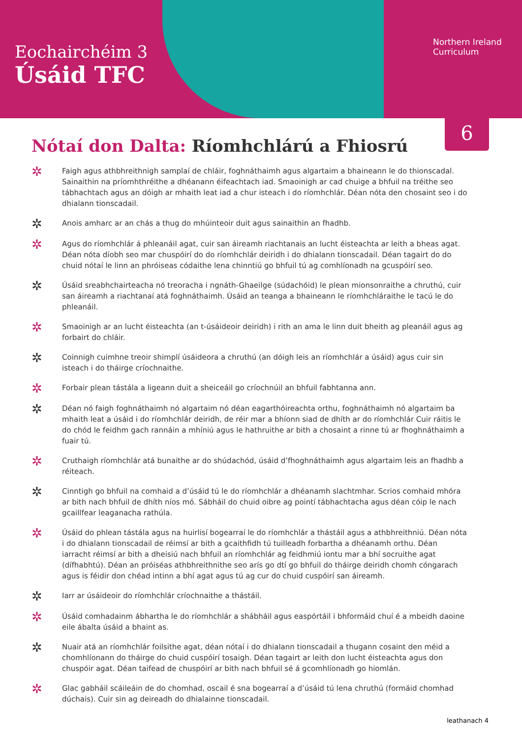Eochairchéim 3
Úsáid TFC
Northern Ireland
Curriculum
6
Nótaí don Dalta: Ríomhchlárú a Fhiosrú
✲
Faigh agus athbhreithnigh samplaí de chláir, foghnáthaimh agus algartaim a bhaineann le do thionscadal. Sainaithin na príomhthréithe a dhéanann éifeachtach iad. Smaoinigh ar cad chuige a bhfuil na tréithe seo tábhachtach agus an dóigh ar mhaith leat iad a chur isteach i do ríomhchlár. Déan nóta den chosaint seo i do dhialann tionscadail.
✲
Anois amharc ar an chás a thug do mhúinteoir duit agus sainaithin an fhadhb.
✲
Agus do ríomhchlár á phleanáil agat, cuir san áireamh riachtanais an lucht éisteachta ar leith a bheas agat. Déan nóta díobh seo mar chuspóirí do do ríomhchlár deiridh i do dhialann tionscadail. Déan tagairt do do chuid nótaí le linn an phróiseas códaithe lena chinntiú go bhfuil tú ag comhlíonadh na gcuspóirí seo.
✲
Úsáid sreabhchairteacha nó treoracha i ngnáth-Ghaeilge (súdachóid) le plean mionsonraithe a chruthú, cuir san áireamh a riachtanaí atá foghnáthaimh. Úsáid an teanga a bhaineann le ríomhchláraithe le tacú le do phleanáil.
✲
Smaoinigh ar an lucht éisteachta (an t-úsáideoir deiridh) i rith an ama le linn duit bheith ag pleanáil agus ag forbairt do chláir.
✲
Coinnigh cuimhne treoir shimplí úsáideora a chruthú (an dóigh leis an ríomhchlár a úsáid) agus cuir sin isteach i do tháirge críochnaithe.
✲
Forbair plean tástála a ligeann duit a sheiceáil go críochnúil an bhfuil fabhtanna ann.
✲
Déan nó faigh foghnáthaimh nó algartaim nó déan eagarthóireachta orthu, foghnáthaimh nó algartaim ba mhaith leat a úsáid i do ríomhchlár deiridh, de réir mar a bhíonn siad de dhíth ar do ríomhchlár Cuir ráitis le do chód le feidhm gach rannáin a mhíniú agus le hathruithe ar bith a chosaint a rinne tú ar fhoghnáthaimh a fuair tú.
✲
Cruthaigh ríomhchlár atá bunaithe ar do shúdachód, úsáid d’fhoghnáthaimh agus algartaim leis an fhadhb a réiteach.
✲
Cinntigh go bhfuil na comhaid a d’úsáid tú le do ríomhchlár a dhéanamh slachtmhar. Scrios comhaid mhóra ar bith nach bhfuil de dhíth níos mó. Sábháil do chuid oibre ag pointí tábhachtacha agus déan cóip le nach gcaillfear leaganacha rathúla.
✲
Úsáid do phlean tástála agus na huirlisí bogearraí le do ríomhchlár a thástáil agus a athbhreithniú. Déan nóta i do dhialann tionscadail de réimsí ar bith a gcaithfidh tú tuilleadh forbartha a dhéanamh orthu. Déan iarracht réimsí ar bith a dheisiú nach bhfuil an ríomhchlár ag feidhmiú iontu mar a bhí socruithe agat (dífhabhtú). Déan an próiséas athbhreithnithe seo arís go dtí go bhfuil do tháirge deiridh chomh cóngarach agus is féidir don chéad intinn a bhí agat agus tú ag cur do chuid cuspóirí san áireamh.
✲
Iarr ar úsáideoir do ríomhchlár críochnaithe a thástáil.
✲
Úsáid comhadainm ábhartha le do ríomhchlár a shábháil agus easpórtáil i bhformáid chuí é a mbeidh daoine eile ábalta úsáid a bhaint as.
✲
Nuair atá an ríomhchlár foilsithe agat, déan nótaí i do dhialann tionscadail a thugann cosaint den méid a chomhlíonann do tháirge do chuid cuspóirí tosaigh. Déan tagairt ar leith don lucht éisteachta agus don chuspóir agat. Déan taifead de chuspóirí ar bith nach bhfuil sé á gcomhlíonadh go hiomlán.
✲
Glac gabháil scáileáin de do chomhad, oscail é sna bogearraí a d’úsáid tú lena chruthú (formáid chomhad dúchais). Cuir sin ag deireadh do dhialainne tionscadail.
leathanach 4